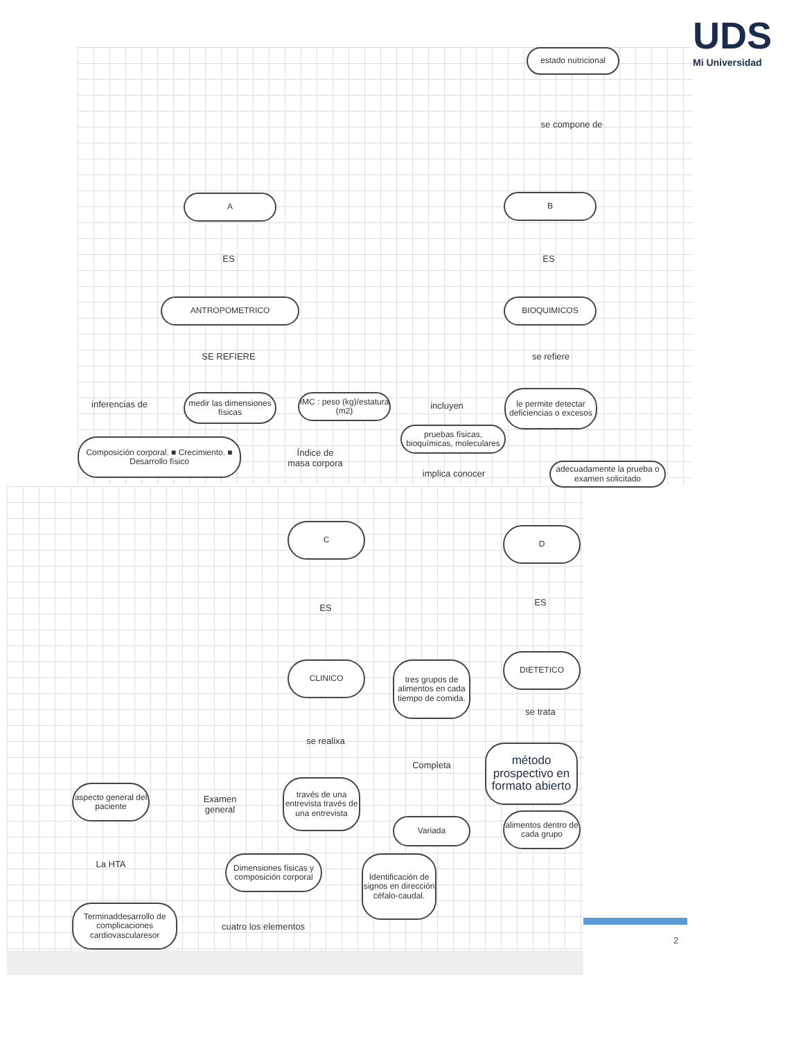UDS
Mi Universidad
estado nutricional
se compone de
A B
ES ES
ANTROPOMETRICO BIOQUIMICOS
SE REFIERE se refiere
medir las dimensiones físicas
inferencias de
IMC : peso (kg)/estatura (m2)
incluyen
le permite detectar deficiencias o excesos
Composición corporal. ■ Crecimiento. ■ Desarrollo físico
Índice de masa corpora
pruebas físicas, bioquímicas, moleculares
implica conocer
adecuadamente la prueba o examen solicitado
C D
ES
ES
CLINICO
tres grupos de alimentos en cada tiempo de comida.
DIETETICO
se trata
se realixa
Completa
método prospectivo en formato abierto
aspecto general del paciente
Examen general
través de una entrevista través de una entrevista
Variada
alimentos dentro de cada grupo
La HTA
Dimensiones físicas y composición corporal
Identificación de signos en dirección céfalo-caudal.
Terminaddesarrollo de complicaciones cardiovascularesor
cuatro los elementos
2